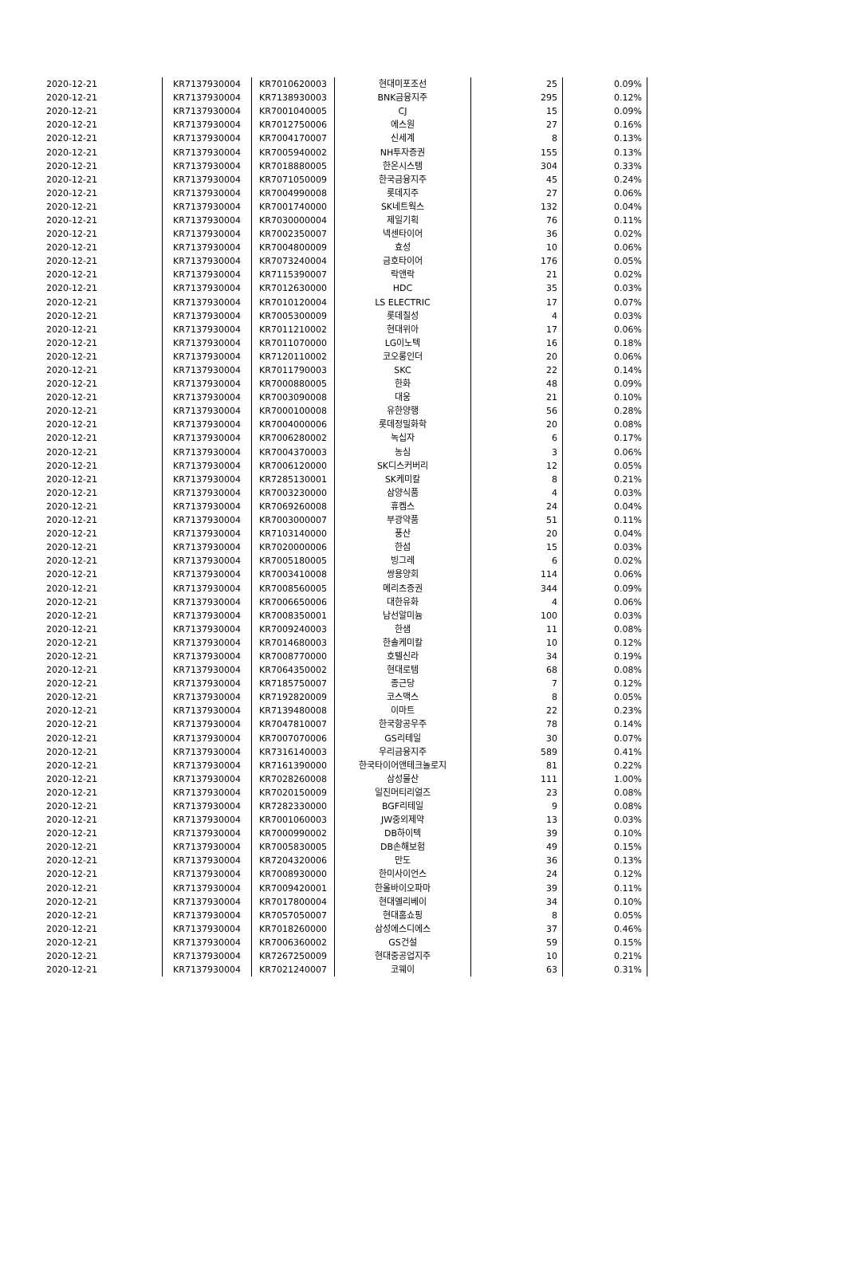| 2020-12-21 | KR7137930004 | KR7010620003 | 현대미포조선 | 25 | 0.09% |
| 2020-12-21 | KR7137930004 | KR7138930003 | BNK금융지주 | 295 | 0.12% |
| 2020-12-21 | KR7137930004 | KR7001040005 | CJ | 15 | 0.09% |
| 2020-12-21 | KR7137930004 | KR7012750006 | 에스원 | 27 | 0.16% |
| 2020-12-21 | KR7137930004 | KR7004170007 | 신세계 | 8 | 0.13% |
| 2020-12-21 | KR7137930004 | KR7005940002 | NH투자증권 | 155 | 0.13% |
| 2020-12-21 | KR7137930004 | KR7018880005 | 한온시스템 | 304 | 0.33% |
| 2020-12-21 | KR7137930004 | KR7071050009 | 한국금융지주 | 45 | 0.24% |
| 2020-12-21 | KR7137930004 | KR7004990008 | 롯데지주 | 27 | 0.06% |
| 2020-12-21 | KR7137930004 | KR7001740000 | SK네트웍스 | 132 | 0.04% |
| 2020-12-21 | KR7137930004 | KR7030000004 | 제일기획 | 76 | 0.11% |
| 2020-12-21 | KR7137930004 | KR7002350007 | 넥센타이어 | 36 | 0.02% |
| 2020-12-21 | KR7137930004 | KR7004800009 | 효성 | 10 | 0.06% |
| 2020-12-21 | KR7137930004 | KR7073240004 | 금호타이어 | 176 | 0.05% |
| 2020-12-21 | KR7137930004 | KR7115390007 | 락앤락 | 21 | 0.02% |
| 2020-12-21 | KR7137930004 | KR7012630000 | HDC | 35 | 0.03% |
| 2020-12-21 | KR7137930004 | KR7010120004 | LS ELECTRIC | 17 | 0.07% |
| 2020-12-21 | KR7137930004 | KR7005300009 | 롯데칠성 | 4 | 0.03% |
| 2020-12-21 | KR7137930004 | KR7011210002 | 현대위아 | 17 | 0.06% |
| 2020-12-21 | KR7137930004 | KR7011070000 | LG이노텍 | 16 | 0.18% |
| 2020-12-21 | KR7137930004 | KR7120110002 | 코오롱인더 | 20 | 0.06% |
| 2020-12-21 | KR7137930004 | KR7011790003 | SKC | 22 | 0.14% |
| 2020-12-21 | KR7137930004 | KR7000880005 | 한화 | 48 | 0.09% |
| 2020-12-21 | KR7137930004 | KR7003090008 | 대웅 | 21 | 0.10% |
| 2020-12-21 | KR7137930004 | KR7000100008 | 유한양행 | 56 | 0.28% |
| 2020-12-21 | KR7137930004 | KR7004000006 | 롯데정밀화학 | 20 | 0.08% |
| 2020-12-21 | KR7137930004 | KR7006280002 | 녹십자 | 6 | 0.17% |
| 2020-12-21 | KR7137930004 | KR7004370003 | 농심 | 3 | 0.06% |
| 2020-12-21 | KR7137930004 | KR7006120000 | SK디스커버리 | 12 | 0.05% |
| 2020-12-21 | KR7137930004 | KR7285130001 | SK케미칼 | 8 | 0.21% |
| 2020-12-21 | KR7137930004 | KR7003230000 | 삼양식품 | 4 | 0.03% |
| 2020-12-21 | KR7137930004 | KR7069260008 | 휴켐스 | 24 | 0.04% |
| 2020-12-21 | KR7137930004 | KR7003000007 | 부광약품 | 51 | 0.11% |
| 2020-12-21 | KR7137930004 | KR7103140000 | 풍산 | 20 | 0.04% |
| 2020-12-21 | KR7137930004 | KR7020000006 | 한섬 | 15 | 0.03% |
| 2020-12-21 | KR7137930004 | KR7005180005 | 빙그레 | 6 | 0.02% |
| 2020-12-21 | KR7137930004 | KR7003410008 | 쌍용양회 | 114 | 0.06% |
| 2020-12-21 | KR7137930004 | KR7008560005 | 메리츠증권 | 344 | 0.09% |
| 2020-12-21 | KR7137930004 | KR7006650006 | 대한유화 | 4 | 0.06% |
| 2020-12-21 | KR7137930004 | KR7008350001 | 남선알미늄 | 100 | 0.03% |
| 2020-12-21 | KR7137930004 | KR7009240003 | 한샘 | 11 | 0.08% |
| 2020-12-21 | KR7137930004 | KR7014680003 | 한솔케미칼 | 10 | 0.12% |
| 2020-12-21 | KR7137930004 | KR7008770000 | 호텔신라 | 34 | 0.19% |
| 2020-12-21 | KR7137930004 | KR7064350002 | 현대로템 | 68 | 0.08% |
| 2020-12-21 | KR7137930004 | KR7185750007 | 종근당 | 7 | 0.12% |
| 2020-12-21 | KR7137930004 | KR7192820009 | 코스맥스 | 8 | 0.05% |
| 2020-12-21 | KR7137930004 | KR7139480008 | 이마트 | 22 | 0.23% |
| 2020-12-21 | KR7137930004 | KR7047810007 | 한국항공우주 | 78 | 0.14% |
| 2020-12-21 | KR7137930004 | KR7007070006 | GS리테일 | 30 | 0.07% |
| 2020-12-21 | KR7137930004 | KR7316140003 | 우리금융지주 | 589 | 0.41% |
| 2020-12-21 | KR7137930004 | KR7161390000 | 한국타이어앤테크놀로지 | 81 | 0.22% |
| 2020-12-21 | KR7137930004 | KR7028260008 | 삼성물산 | 111 | 1.00% |
| 2020-12-21 | KR7137930004 | KR7020150009 | 일진머티리얼즈 | 23 | 0.08% |
| 2020-12-21 | KR7137930004 | KR7282330000 | BGF리테일 | 9 | 0.08% |
| 2020-12-21 | KR7137930004 | KR7001060003 | JW중외제약 | 13 | 0.03% |
| 2020-12-21 | KR7137930004 | KR7000990002 | DB하이텍 | 39 | 0.10% |
| 2020-12-21 | KR7137930004 | KR7005830005 | DB손해보험 | 49 | 0.15% |
| 2020-12-21 | KR7137930004 | KR7204320006 | 만도 | 36 | 0.13% |
| 2020-12-21 | KR7137930004 | KR7008930000 | 한미사이언스 | 24 | 0.12% |
| 2020-12-21 | KR7137930004 | KR7009420001 | 한올바이오파마 | 39 | 0.11% |
| 2020-12-21 | KR7137930004 | KR7017800004 | 현대엘리베이 | 34 | 0.10% |
| 2020-12-21 | KR7137930004 | KR7057050007 | 현대홈쇼핑 | 8 | 0.05% |
| 2020-12-21 | KR7137930004 | KR7018260000 | 삼성에스디에스 | 37 | 0.46% |
| 2020-12-21 | KR7137930004 | KR7006360002 | GS건설 | 59 | 0.15% |
| 2020-12-21 | KR7137930004 | KR7267250009 | 현대중공업지주 | 10 | 0.21% |
| 2020-12-21 | KR7137930004 | KR7021240007 | 코웨이 | 63 | 0.31% |